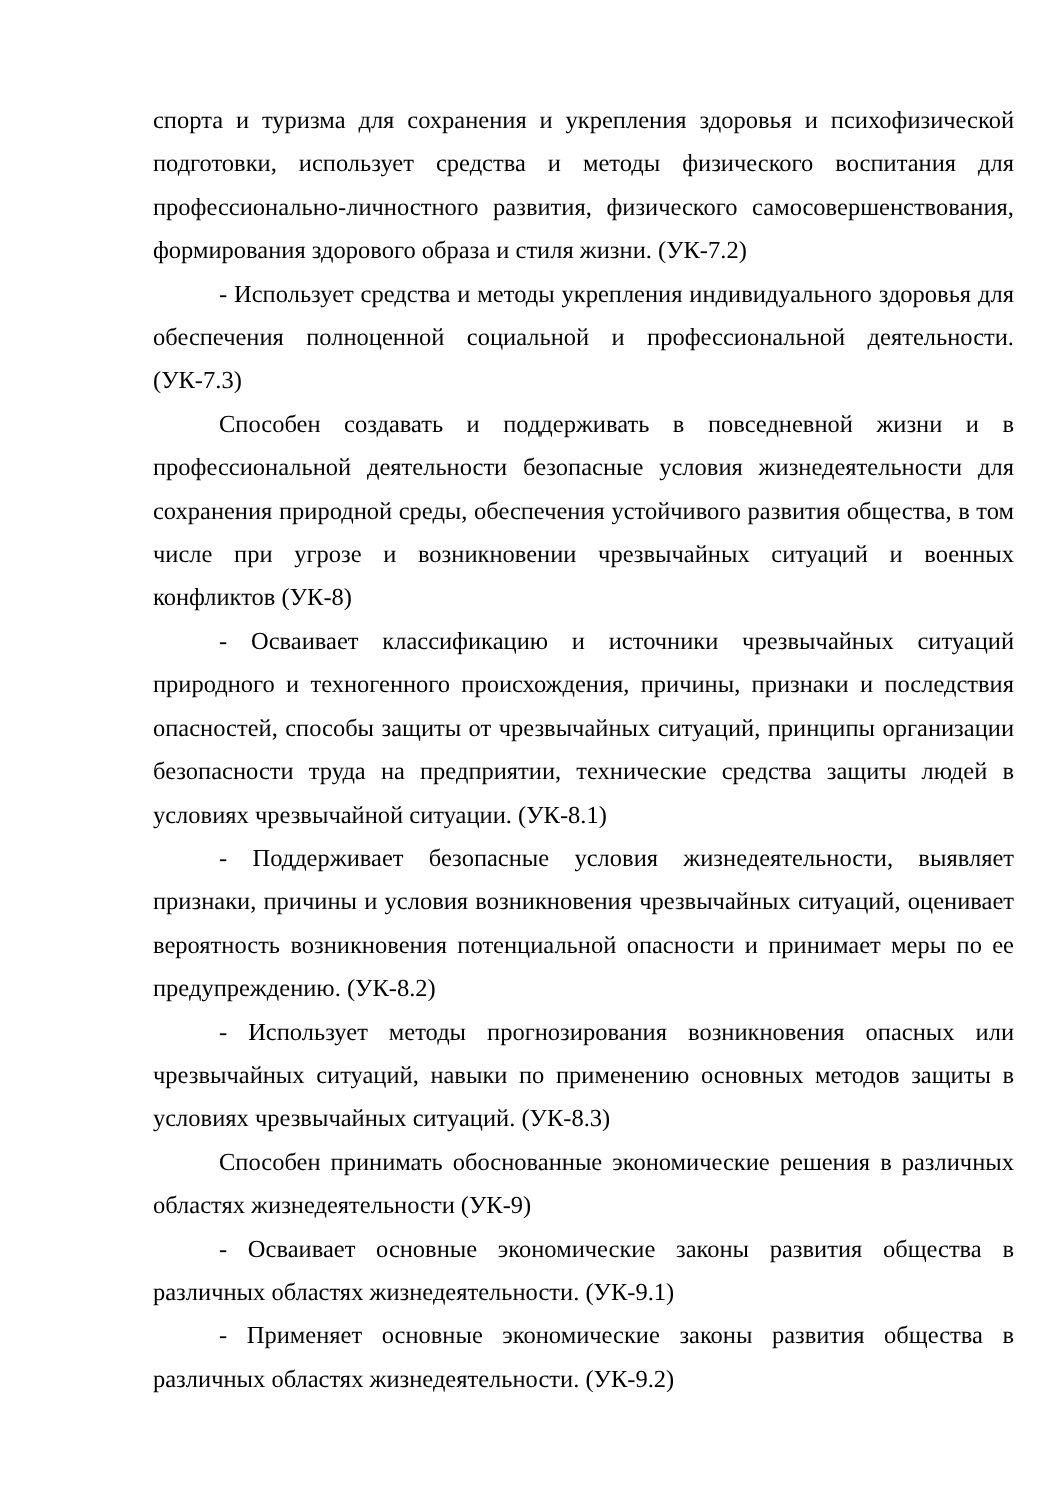спорта и туризма для сохранения и укрепления здоровья и психофизической подготовки, использует средства и методы физического воспитания для профессионально-личностного развития, физического самосовершенствования, формирования здорового образа и стиля жизни. (УК-7.2)
- Использует средства и методы укрепления индивидуального здоровья для обеспечения полноценной социальной и профессиональной деятельности. (УК-7.3)
Способен создавать и поддерживать в повседневной жизни и в профессиональной деятельности безопасные условия жизнедеятельности для сохранения природной среды, обеспечения устойчивого развития общества, в том числе при угрозе и возникновении чрезвычайных ситуаций и военных конфликтов (УК-8)
- Осваивает классификацию и источники чрезвычайных ситуаций природного и техногенного происхождения, причины, признаки и последствия опасностей, способы защиты от чрезвычайных ситуаций, принципы организации безопасности труда на предприятии, технические средства защиты людей в условиях чрезвычайной ситуации. (УК-8.1)
- Поддерживает безопасные условия жизнедеятельности, выявляет признаки, причины и условия возникновения чрезвычайных ситуаций, оценивает вероятность возникновения потенциальной опасности и принимает меры по ее предупреждению. (УК-8.2)
- Использует методы прогнозирования возникновения опасных или чрезвычайных ситуаций, навыки по применению основных методов защиты в условиях чрезвычайных ситуаций. (УК-8.3)
Способен принимать обоснованные экономические решения в различных областях жизнедеятельности (УК-9)
- Осваивает основные экономические законы развития общества в различных областях жизнедеятельности. (УК-9.1)
- Применяет основные экономические законы развития общества в различных областях жизнедеятельности. (УК-9.2)